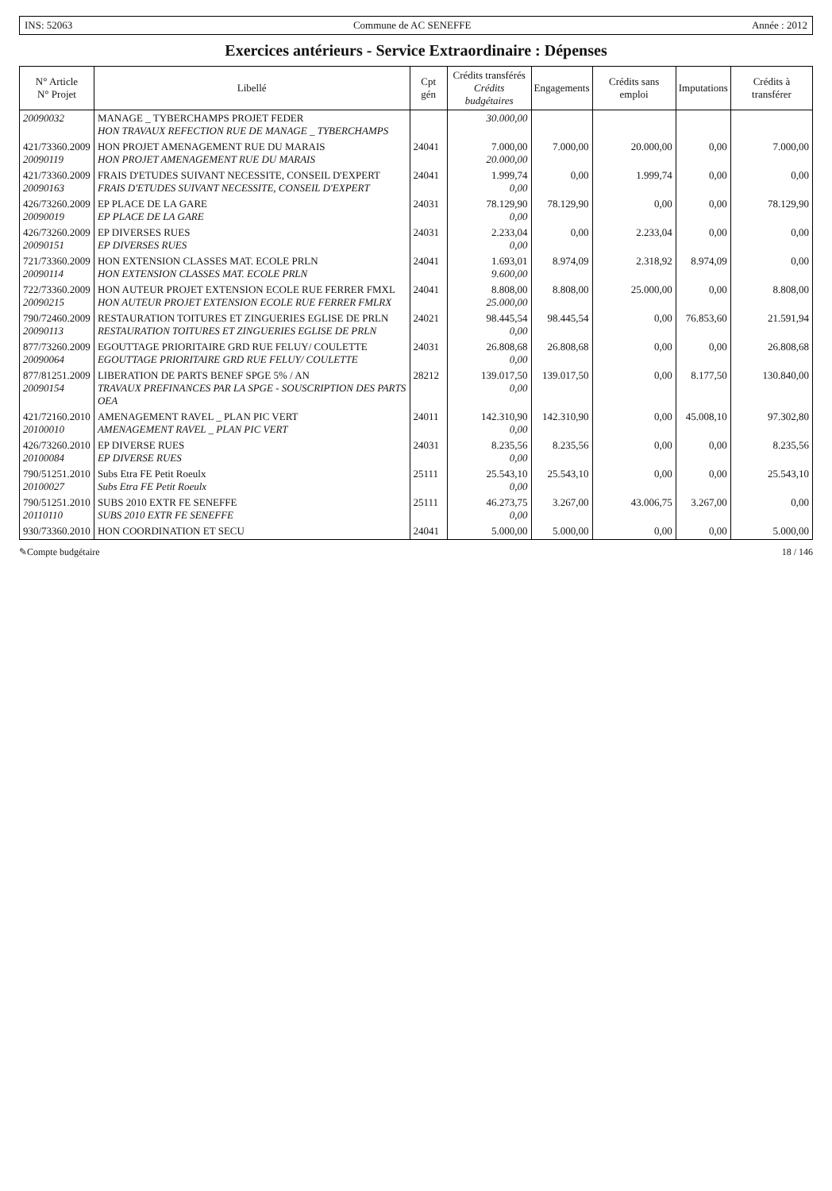INS: 52063 Commune de AC SENEFFE Année : 2012
Exercices antérieurs - Service Extraordinaire : Dépenses
| N° Article N° Projet | Libellé | Cpt gén | Crédits transférés Crédits budgétaires | Engagements | Crédits sans emploi | Imputations | Crédits à transférer |
| --- | --- | --- | --- | --- | --- | --- | --- |
| 20090032 | MANAGE _ TYBERCHAMPS PROJET FEDER HON TRAVAUX REFECTION RUE DE MANAGE _ TYBERCHAMPS | | 30.000,00 | | | | |
| 421/73360.2009 20090119 | HON PROJET AMENAGEMENT RUE DU MARAIS HON PROJET AMENAGEMENT RUE DU MARAIS | 24041 | 7.000,00 20.000,00 | 7.000,00 | 20.000,00 | 0,00 | 7.000,00 |
| 421/73360.2009 20090163 | FRAIS D'ETUDES SUIVANT NECESSITE, CONSEIL D'EXPERT FRAIS D'ETUDES SUIVANT NECESSITE, CONSEIL D'EXPERT | 24041 | 1.999,74 0,00 | 0,00 | 1.999,74 | 0,00 | 0,00 |
| 426/73260.2009 20090019 | EP PLACE DE LA GARE EP PLACE DE LA GARE | 24031 | 78.129,90 0,00 | 78.129,90 | 0,00 | 0,00 | 78.129,90 |
| 426/73260.2009 20090151 | EP DIVERSES RUES EP DIVERSES RUES | 24031 | 2.233,04 0,00 | 0,00 | 2.233,04 | 0,00 | 0,00 |
| 721/73360.2009 20090114 | HON EXTENSION CLASSES MAT. ECOLE PRLN HON EXTENSION CLASSES MAT. ECOLE PRLN | 24041 | 1.693,01 9.600,00 | 8.974,09 | 2.318,92 | 8.974,09 | 0,00 |
| 722/73360.2009 20090215 | HON AUTEUR PROJET EXTENSION ECOLE RUE FERRER FMXL HON AUTEUR PROJET EXTENSION ECOLE RUE FERRER FMLRX | 24041 | 8.808,00 25.000,00 | 8.808,00 | 25.000,00 | 0,00 | 8.808,00 |
| 790/72460.2009 20090113 | RESTAURATION TOITURES ET ZINGUERIES EGLISE DE PRLN RESTAURATION TOITURES ET ZINGUERIES EGLISE DE PRLN | 24021 | 98.445,54 0,00 | 98.445,54 | 0,00 | 76.853,60 | 21.591,94 |
| 877/73260.2009 20090064 | EGOUTTAGE PRIORITAIRE GRD RUE FELUY/ COULETTE EGOUTTAGE PRIORITAIRE GRD RUE FELUY/ COULETTE | 24031 | 26.808,68 0,00 | 26.808,68 | 0,00 | 0,00 | 26.808,68 |
| 877/81251.2009 20090154 | LIBERATION DE PARTS BENEF SPGE 5% / AN TRAVAUX PREFINANCES PAR LA SPGE - SOUSCRIPTION DES PARTS OEA | 28212 | 139.017,50 0,00 | 139.017,50 | 0,00 | 8.177,50 | 130.840,00 |
| 421/72160.2010 20100010 | AMENAGEMENT RAVEL _ PLAN PIC VERT AMENAGEMENT RAVEL _ PLAN PIC VERT | 24011 | 142.310,90 0,00 | 142.310,90 | 0,00 | 45.008,10 | 97.302,80 |
| 426/73260.2010 20100084 | EP DIVERSE RUES EP DIVERSE RUES | 24031 | 8.235,56 0,00 | 8.235,56 | 0,00 | 0,00 | 8.235,56 |
| 790/51251.2010 20100027 | Subs Etra FE Petit Roeulx Subs Etra FE Petit Roeulx | 25111 | 25.543,10 0,00 | 25.543,10 | 0,00 | 0,00 | 25.543,10 |
| 790/51251.2010 20110110 | SUBS 2010 EXTR FE SENEFFE SUBS 2010 EXTR FE SENEFFE | 25111 | 46.273,75 0,00 | 3.267,00 | 43.006,75 | 3.267,00 | 0,00 |
| 930/73360.2010 | HON COORDINATION ET SECU | 24041 | 5.000,00 | 5.000,00 | 0,00 | 0,00 | 5.000,00 |
✎Compte budgétaire 18 / 146